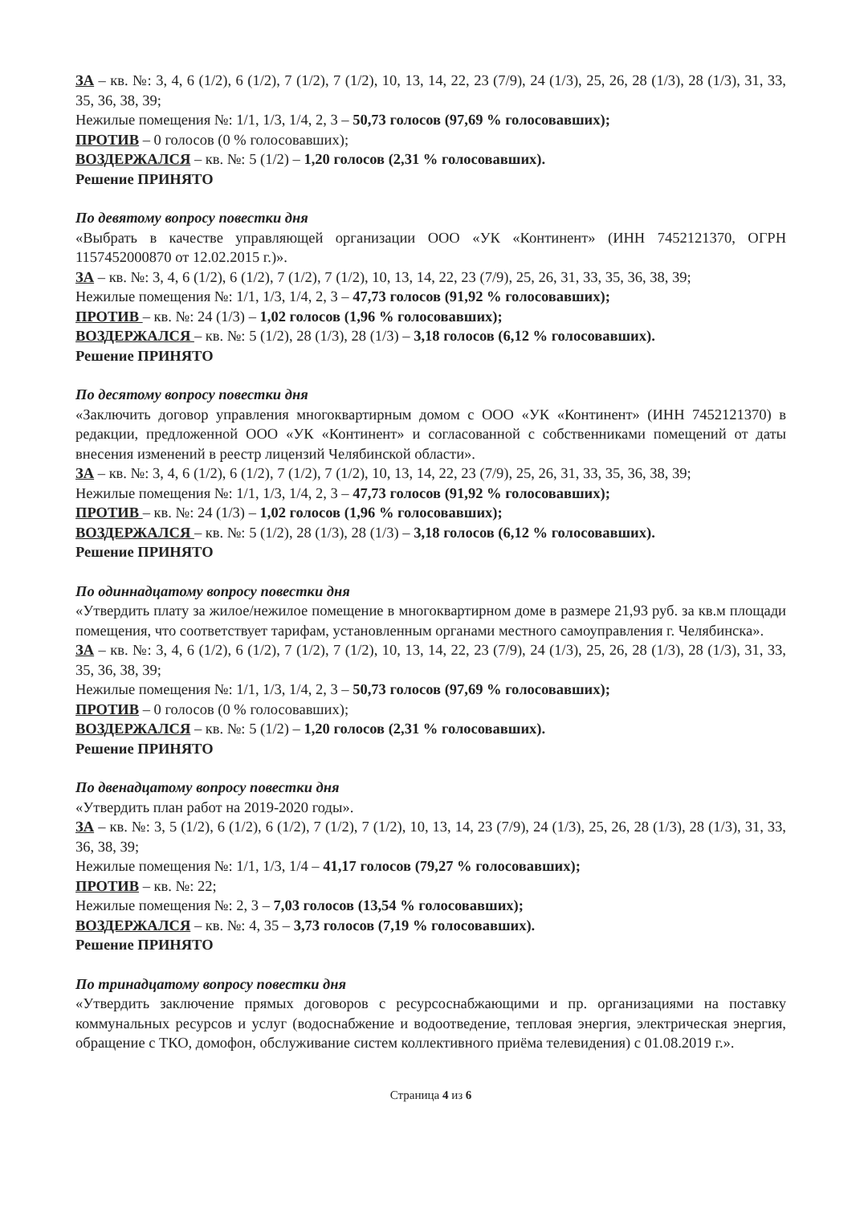ЗА – кв. №: 3, 4, 6 (1/2), 6 (1/2), 7 (1/2), 7 (1/2), 10, 13, 14, 22, 23 (7/9), 24 (1/3), 25, 26, 28 (1/3), 28 (1/3), 31, 33, 35, 36, 38, 39;
Нежилые помещения №: 1/1, 1/3, 1/4, 2, 3 – 50,73 голосов (97,69 % голосовавших);
ПРОТИВ – 0 голосов (0 % голосовавших);
ВОЗДЕРЖАЛСЯ – кв. №: 5 (1/2) – 1,20 голосов (2,31 % голосовавших).
Решение ПРИНЯТО
По девятому вопросу повестки дня
«Выбрать в качестве управляющей организации ООО «УК «Континент» (ИНН 7452121370, ОГРН 1157452000870 от 12.02.2015 г.)».
ЗА – кв. №: 3, 4, 6 (1/2), 6 (1/2), 7 (1/2), 7 (1/2), 10, 13, 14, 22, 23 (7/9), 25, 26, 31, 33, 35, 36, 38, 39;
Нежилые помещения №: 1/1, 1/3, 1/4, 2, 3 – 47,73 голосов (91,92 % голосовавших);
ПРОТИВ – кв. №: 24 (1/3) – 1,02 голосов (1,96 % голосовавших);
ВОЗДЕРЖАЛСЯ – кв. №: 5 (1/2), 28 (1/3), 28 (1/3) – 3,18 голосов (6,12 % голосовавших).
Решение ПРИНЯТО
По десятому вопросу повестки дня
«Заключить договор управления многоквартирным домом с ООО «УК «Континент» (ИНН 7452121370) в редакции, предложенной ООО «УК «Континент» и согласованной с собственниками помещений от даты внесения изменений в реестр лицензий Челябинской области».
ЗА – кв. №: 3, 4, 6 (1/2), 6 (1/2), 7 (1/2), 7 (1/2), 10, 13, 14, 22, 23 (7/9), 25, 26, 31, 33, 35, 36, 38, 39;
Нежилые помещения №: 1/1, 1/3, 1/4, 2, 3 – 47,73 голосов (91,92 % голосовавших);
ПРОТИВ – кв. №: 24 (1/3) – 1,02 голосов (1,96 % голосовавших);
ВОЗДЕРЖАЛСЯ – кв. №: 5 (1/2), 28 (1/3), 28 (1/3) – 3,18 голосов (6,12 % голосовавших).
Решение ПРИНЯТО
По одиннадцатому вопросу повестки дня
«Утвердить плату за жилое/нежилое помещение в многоквартирном доме в размере 21,93 руб. за кв.м площади помещения, что соответствует тарифам, установленным органами местного самоуправления г. Челябинска».
ЗА – кв. №: 3, 4, 6 (1/2), 6 (1/2), 7 (1/2), 7 (1/2), 10, 13, 14, 22, 23 (7/9), 24 (1/3), 25, 26, 28 (1/3), 28 (1/3), 31, 33, 35, 36, 38, 39;
Нежилые помещения №: 1/1, 1/3, 1/4, 2, 3 – 50,73 голосов (97,69 % голосовавших);
ПРОТИВ – 0 голосов (0 % голосовавших);
ВОЗДЕРЖАЛСЯ – кв. №: 5 (1/2) – 1,20 голосов (2,31 % голосовавших).
Решение ПРИНЯТО
По двенадцатому вопросу повестки дня
«Утвердить план работ на 2019-2020 годы».
ЗА – кв. №: 3, 5 (1/2), 6 (1/2), 6 (1/2), 7 (1/2), 7 (1/2), 10, 13, 14, 23 (7/9), 24 (1/3), 25, 26, 28 (1/3), 28 (1/3), 31, 33, 36, 38, 39;
Нежилые помещения №: 1/1, 1/3, 1/4 – 41,17 голосов (79,27 % голосовавших);
ПРОТИВ – кв. №: 22;
Нежилые помещения №: 2, 3 – 7,03 голосов (13,54 % голосовавших);
ВОЗДЕРЖАЛСЯ – кв. №: 4, 35 – 3,73 голосов (7,19 % голосовавших).
Решение ПРИНЯТО
По тринадцатому вопросу повестки дня
«Утвердить заключение прямых договоров с ресурсоснабжающими и пр. организациями на поставку коммунальных ресурсов и услуг (водоснабжение и водоотведение, тепловая энергия, электрическая энергия, обращение с ТКО, домофон, обслуживание систем коллективного приёма телевидения) с 01.08.2019 г.».
Страница 4 из 6